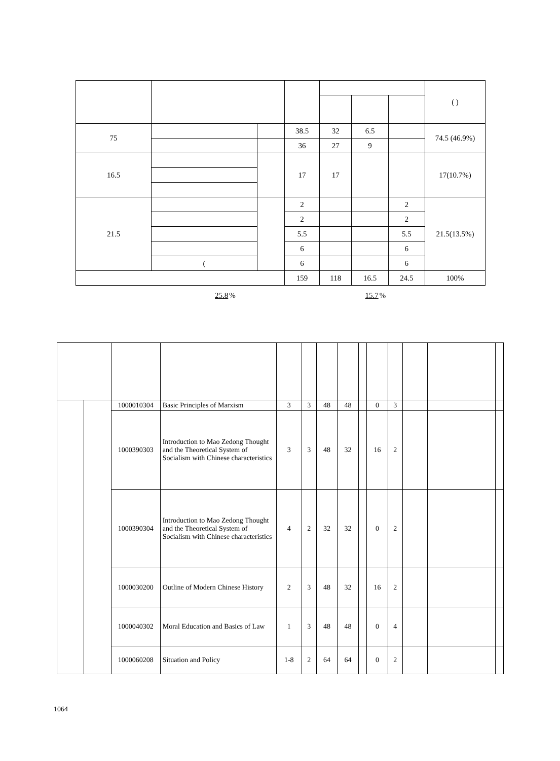| | | | | | | | ( ) |
| --- | --- | --- | --- | --- | --- | --- | --- |
| 75 | | | 38.5 | 32 | 6.5 | | 74.5 (46.9%) |
| | | | 36 | 27 | 9 | | |
| 16.5 | | | 17 | 17 | | | 17(10.7%) |
| 21.5 | | | 2 | | | 2 | 21.5(13.5%) |
| | | | 2 | | | 2 | |
| | | | 5.5 | | | 5.5 | |
| | | | 6 | | | 6 | |
| | ( | | 6 | | | 6 | |
| | | | 159 | 118 | 16.5 | 24.5 | 100% |
25.8% 15.7%
| | | 1000010304 | Basic Principles of Marxism | 3 | 3 | 48 | 48 | | 0 | 3 | | | |
| | | 1000390303 | Introduction to Mao Zedong Thought and the Theoretical System of Socialism with Chinese characteristics | 3 | 3 | 48 | 32 | | 16 | 2 | | | |
| | | 1000390304 | Introduction to Mao Zedong Thought and the Theoretical System of Socialism with Chinese characteristics | 4 | 2 | 32 | 32 | | 0 | 2 | | | |
| | | 1000030200 | Outline of Modern Chinese History | 2 | 3 | 48 | 32 | | 16 | 2 | | | |
| | | 1000040302 | Moral Education and Basics of Law | 1 | 3 | 48 | 48 | | 0 | 4 | | | |
| | | 1000060208 | Situation and Policy | 1-8 | 2 | 64 | 64 | | 0 | 2 | | | |
1064